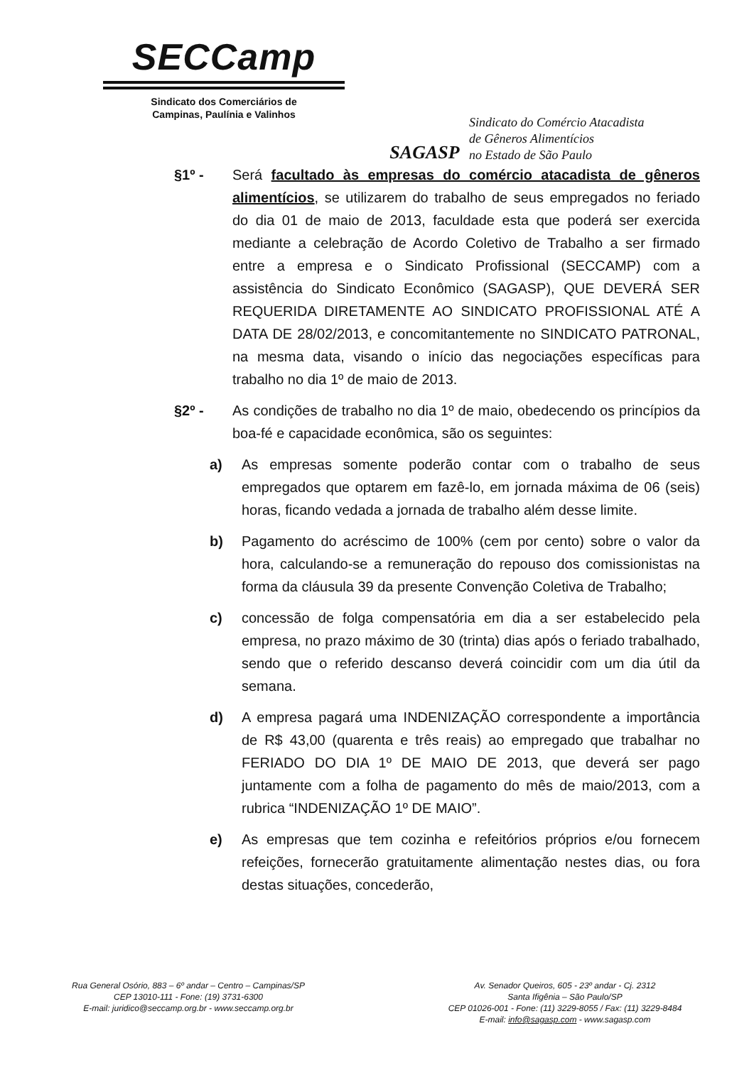SECCamp
Sindicato dos Comerciários de
Campinas, Paulínia e Valinhos
SAGASP
Sindicato do Comércio Atacadista
de Gêneros Alimentícios
no Estado de São Paulo
§1º - Será facultado às empresas do comércio atacadista de gêneros alimentícios, se utilizarem do trabalho de seus empregados no feriado do dia 01 de maio de 2013, faculdade esta que poderá ser exercida mediante a celebração de Acordo Coletivo de Trabalho a ser firmado entre a empresa e o Sindicato Profissional (SECCAMP) com a assistência do Sindicato Econômico (SAGASP), QUE DEVERÁ SER REQUERIDA DIRETAMENTE AO SINDICATO PROFISSIONAL ATÉ A DATA DE 28/02/2013, e concomitantemente no SINDICATO PATRONAL, na mesma data, visando o início das negociações específicas para trabalho no dia 1º de maio de 2013.
§2º - As condições de trabalho no dia 1º de maio, obedecendo os princípios da boa-fé e capacidade econômica, são os seguintes:
a) As empresas somente poderão contar com o trabalho de seus empregados que optarem em fazê-lo, em jornada máxima de 06 (seis) horas, ficando vedada a jornada de trabalho além desse limite.
b) Pagamento do acréscimo de 100% (cem por cento) sobre o valor da hora, calculando-se a remuneração do repouso dos comissionistas na forma da cláusula 39 da presente Convenção Coletiva de Trabalho;
c) concessão de folga compensatória em dia a ser estabelecido pela empresa, no prazo máximo de 30 (trinta) dias após o feriado trabalhado, sendo que o referido descanso deverá coincidir com um dia útil da semana.
d) A empresa pagará uma INDENIZAÇÃO correspondente a importância de R$ 43,00 (quarenta e três reais) ao empregado que trabalhar no FERIADO DO DIA 1º DE MAIO DE 2013, que deverá ser pago juntamente com a folha de pagamento do mês de maio/2013, com a rubrica “INDENIZAÇÃO 1º DE MAIO”.
e) As empresas que tem cozinha e refeitórios próprios e/ou fornecem refeições, fornecerão gratuitamente alimentação nestes dias, ou fora destas situações, concederão,
Rua General Osório, 883 – 6º andar – Centro – Campinas/SP
CEP 13010-111 - Fone: (19) 3731-6300
E-mail: juridico@seccamp.org.br - www.seccamp.org.br
Av. Senador Queiros, 605 - 23º andar - Cj. 2312
Santa Ifigênia – São Paulo/SP
CEP 01026-001 - Fone: (11) 3229-8055 / Fax: (11) 3229-8484
E-mail: info@sagasp.com - www.sagasp.com